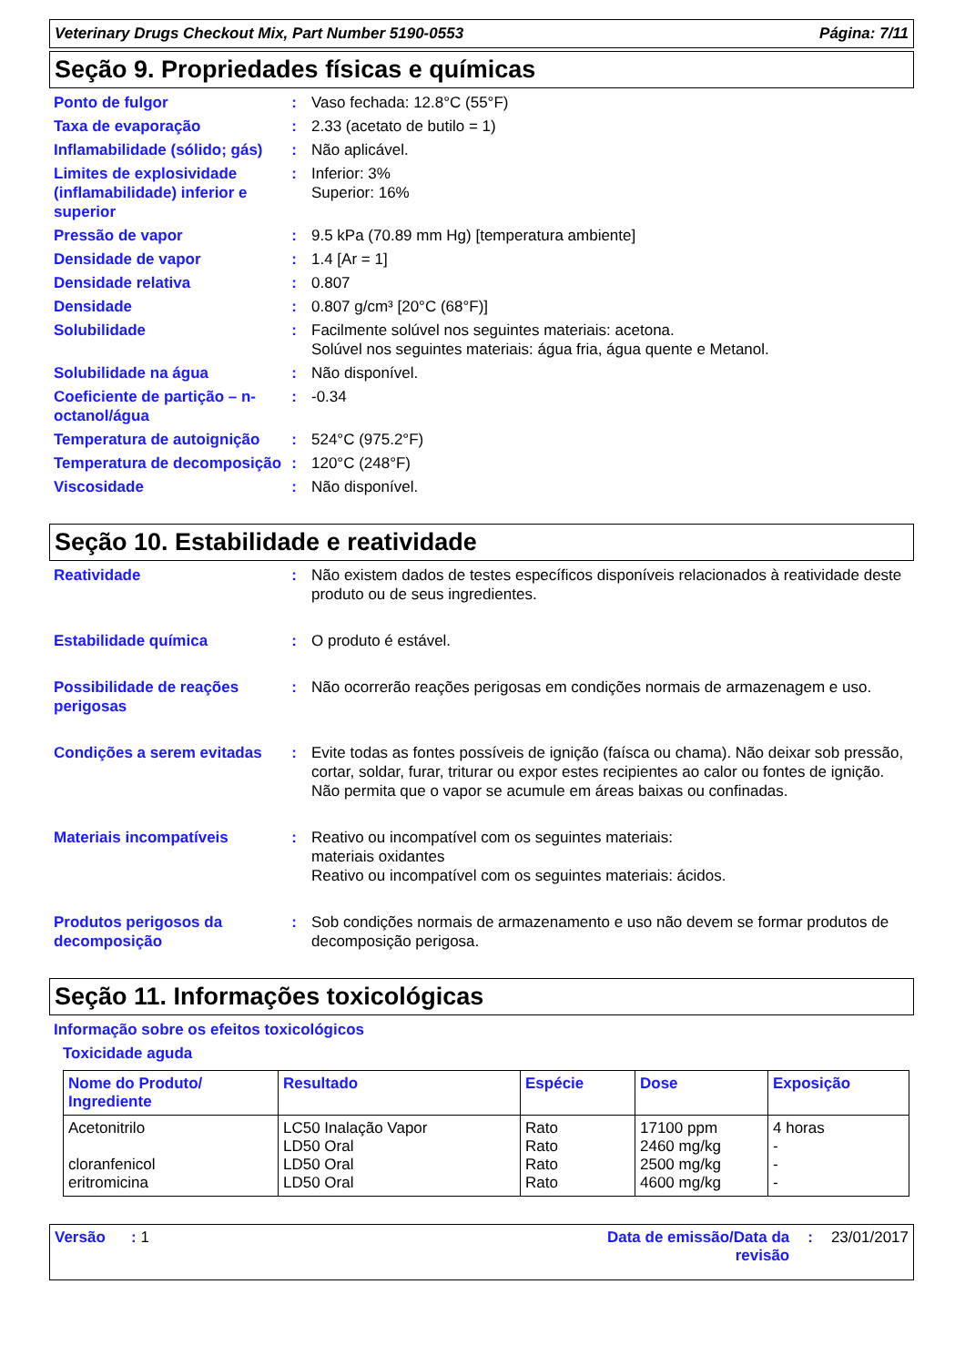Veterinary Drugs Checkout Mix, Part Number 5190-0553 Página: 7/11
Seção 9. Propriedades físicas e químicas
Ponto de fulgor : Vaso fechada: 12.8°C (55°F)
Taxa de evaporação : 2.33 (acetato de butilo = 1)
Inflamabilidade (sólido; gás)
: Não aplicável.
Limites de explosividade (inflamabilidade) inferior e superior
: Inferior: 3%
Superior: 16%
Pressão de vapor : 9.5 kPa (70.89 mm Hg) [temperatura ambiente]
Densidade de vapor : 1.4 [Ar = 1]
Densidade relativa : 0.807
Densidade : 0.807 g/cm³ [20°C (68°F)]
Solubilidade : Facilmente solúvel nos seguintes materiais: acetona.
Solúvel nos seguintes materiais: água fria, água quente e Metanol.
Solubilidade na água : Não disponível.
Coeficiente de partição – n-octanol/água
: -0.34
Temperatura de autoignição
: 524°C (975.2°F)
Temperatura de decomposição
: 120°C (248°F)
Viscosidade : Não disponível.
Seção 10. Estabilidade e reatividade
Reatividade : Não existem dados de testes específicos disponíveis relacionados à reatividade deste produto ou de seus ingredientes.
Estabilidade química : O produto é estável.
Possibilidade de reações perigosas
: Não ocorrerão reações perigosas em condições normais de armazenagem e uso.
Condições a serem evitadas
: Evite todas as fontes possíveis de ignição (faísca ou chama). Não deixar sob pressão, cortar, soldar, furar, triturar ou expor estes recipientes ao calor ou fontes de ignição. Não permita que o vapor se acumule em áreas baixas ou confinadas.
Materiais incompatíveis : Reativo ou incompatível com os seguintes materiais:
materiais oxidantes
Reativo ou incompatível com os seguintes materiais: ácidos.
Produtos perigosos da decomposição
: Sob condições normais de armazenamento e uso não devem se formar produtos de decomposição perigosa.
Seção 11. Informações toxicológicas
Informação sobre os efeitos toxicológicos
Toxicidade aguda
| Nome do Produto/ Ingrediente | Resultado | Espécie | Dose | Exposição |
| --- | --- | --- | --- | --- |
| Acetonitrilo cloranfenicol eritromicina | LC50 Inalação Vapor LD50 Oral LD50 Oral LD50 Oral | Rato Rato Rato Rato | 17100 ppm 2460 mg/kg 2500 mg/kg 4600 mg/kg | 4 horas - - - |
Versão : 1 Data de emissão/Data da
revisão: 23/01/2017